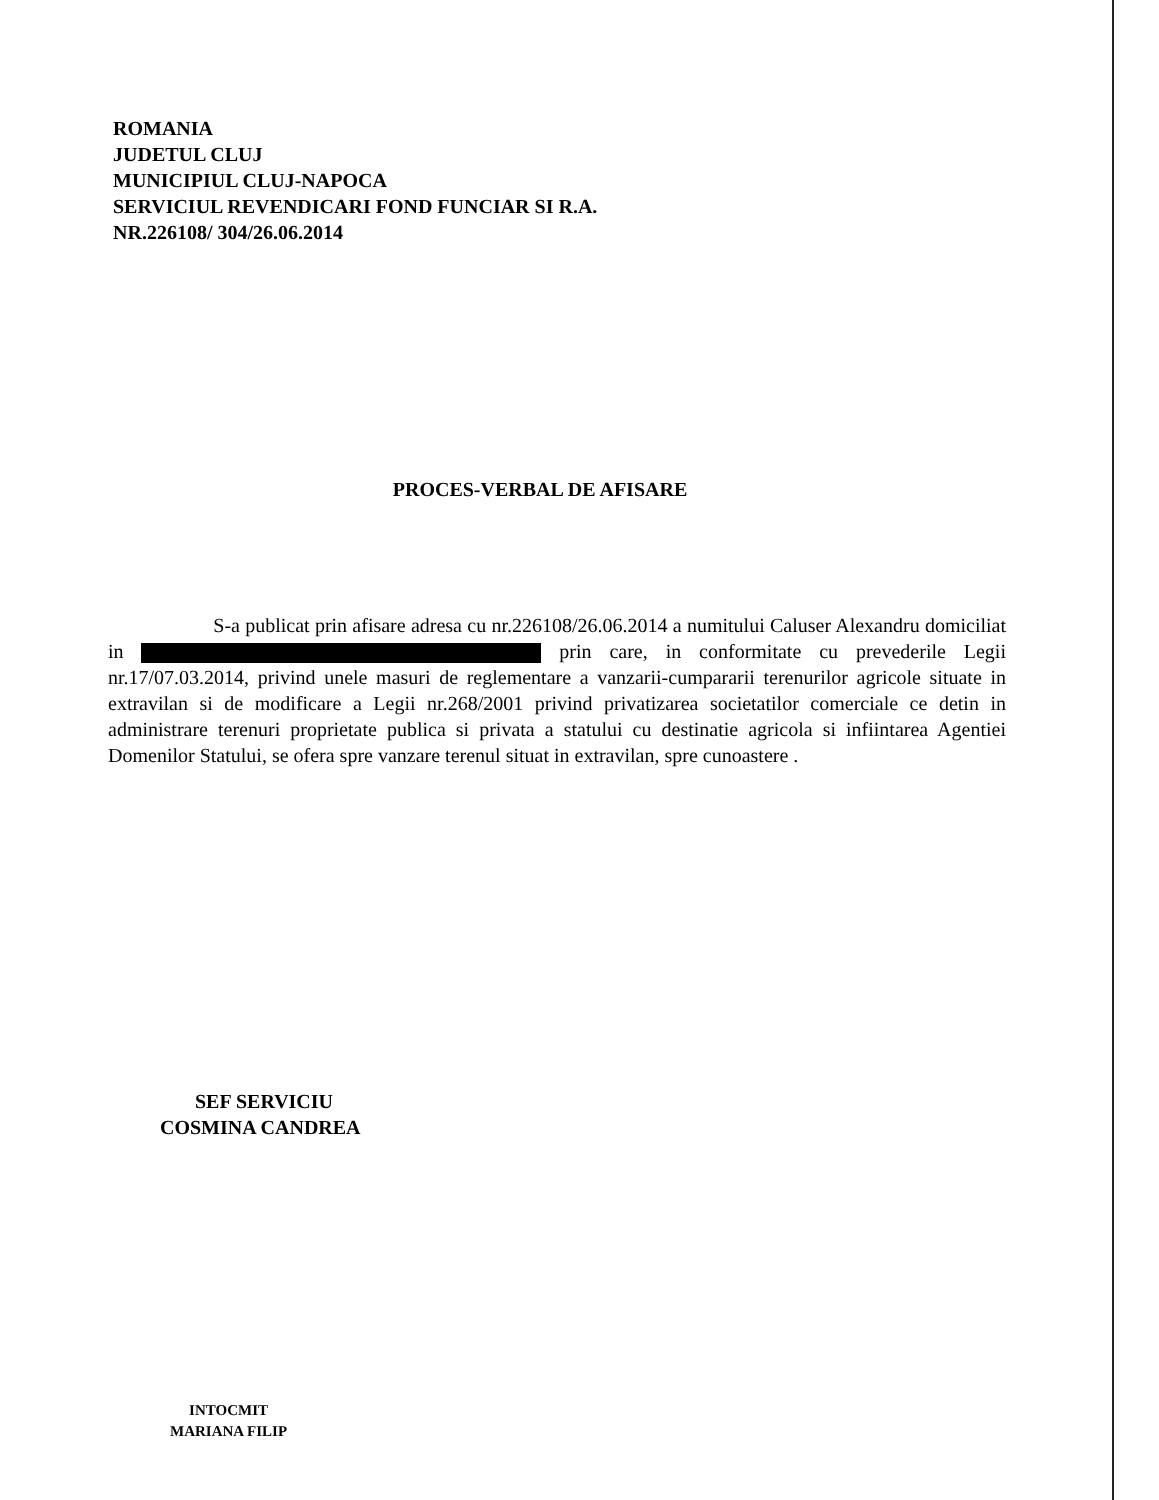ROMANIA
JUDETUL CLUJ
MUNICIPIUL CLUJ-NAPOCA
SERVICIUL REVENDICARI FOND FUNCIAR SI R.A.
NR.226108/ 304/26.06.2014
PROCES-VERBAL DE AFISARE
S-a publicat prin afisare adresa cu nr.226108/26.06.2014 a numitului Caluser Alexandru domiciliat in prin care, in conformitate cu prevederile Legii nr.17/07.03.2014, privind unele masuri de reglementare a vanzarii-cumpararii terenurilor agricole situate in extravilan si de modificare a Legii nr.268/2001 privind privatizarea societatilor comerciale ce detin in administrare terenuri proprietate publica si privata a statului cu destinatie agricola si infiintarea Agentiei Domenilor Statului, se ofera spre vanzare terenul situat in extravilan, spre cunoastere .
SEF SERVICIU
COSMINA CANDREA
INTOCMIT
MARIANA FILIP